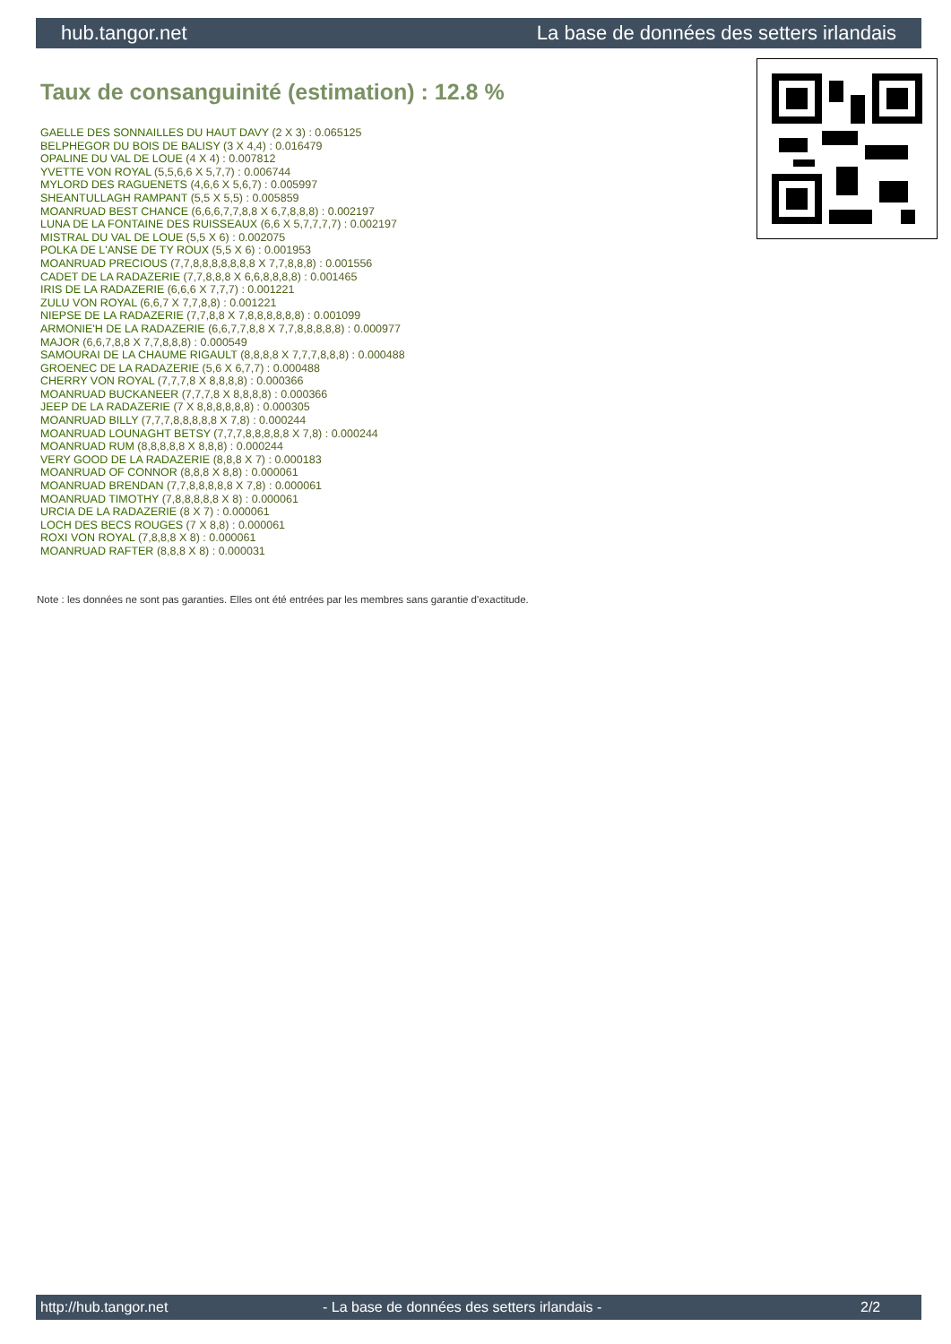hub.tangor.net La base de données des setters irlandais
Taux de consanguinité (estimation) : 12.8 %
GAELLE DES SONNAILLES DU HAUT DAVY (2 X 3) : 0.065125
BELPHEGOR DU BOIS DE BALISY (3 X 4,4) : 0.016479
OPALINE DU VAL DE LOUE (4 X 4) : 0.007812
YVETTE VON ROYAL (5,5,6,6 X 5,7,7) : 0.006744
MYLORD DES RAGUENETS (4,6,6 X 5,6,7) : 0.005997
SHEANTULLAGH RAMPANT (5,5 X 5,5) : 0.005859
MOANRUAD BEST CHANCE (6,6,6,7,7,8,8 X 6,7,8,8,8) : 0.002197
LUNA DE LA FONTAINE DES RUISSEAUX (6,6 X 5,7,7,7,7) : 0.002197
MISTRAL DU VAL DE LOUE (5,5 X 6) : 0.002075
POLKA DE L'ANSE DE TY ROUX (5,5 X 6) : 0.001953
MOANRUAD PRECIOUS (7,7,8,8,8,8,8,8,8 X 7,7,8,8,8) : 0.001556
CADET DE LA RADAZERIE (7,7,8,8,8 X 6,6,8,8,8,8) : 0.001465
IRIS DE LA RADAZERIE (6,6,6 X 7,7,7) : 0.001221
ZULU VON ROYAL (6,6,7 X 7,7,8,8) : 0.001221
NIEPSE DE LA RADAZERIE (7,7,8,8 X 7,8,8,8,8,8,8) : 0.001099
ARMONIE'H DE LA RADAZERIE (6,6,7,7,8,8 X 7,7,8,8,8,8,8) : 0.000977
MAJOR (6,6,7,8,8 X 7,7,8,8,8) : 0.000549
SAMOURAI DE LA CHAUME RIGAULT (8,8,8,8 X 7,7,7,8,8,8) : 0.000488
GROENEC DE LA RADAZERIE (5,6 X 6,7,7) : 0.000488
CHERRY VON ROYAL (7,7,7,8 X 8,8,8,8) : 0.000366
MOANRUAD BUCKANEER (7,7,7,8 X 8,8,8,8) : 0.000366
JEEP DE LA RADAZERIE (7 X 8,8,8,8,8,8) : 0.000305
MOANRUAD BILLY (7,7,7,8,8,8,8,8 X 7,8) : 0.000244
MOANRUAD LOUNAGHT BETSY (7,7,7,8,8,8,8,8 X 7,8) : 0.000244
MOANRUAD RUM (8,8,8,8,8 X 8,8,8) : 0.000244
VERY GOOD DE LA RADAZERIE (8,8,8 X 7) : 0.000183
MOANRUAD OF CONNOR (8,8,8 X 8,8) : 0.000061
MOANRUAD BRENDAN (7,7,8,8,8,8,8 X 7,8) : 0.000061
MOANRUAD TIMOTHY (7,8,8,8,8,8 X 8) : 0.000061
URCIA DE LA RADAZERIE (8 X 7) : 0.000061
LOCH DES BECS ROUGES (7 X 8,8) : 0.000061
ROXI VON ROYAL (7,8,8,8 X 8) : 0.000061
MOANRUAD RAFTER (8,8,8 X 8) : 0.000031
Note : les données ne sont pas garanties. Elles ont été entrées par les membres sans garantie d'exactitude.
http://hub.tangor.net - La base de données des setters irlandais - 2/2